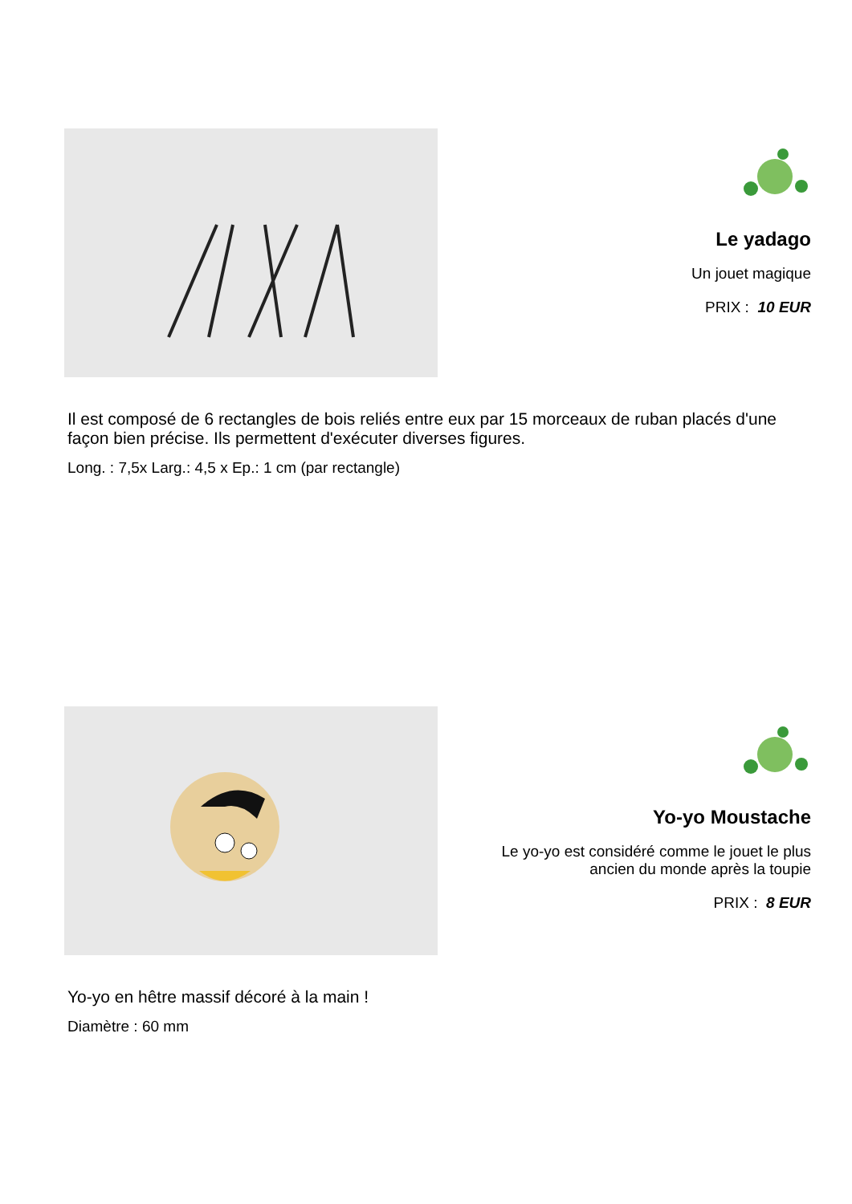Le yadago
Un jouet magique
PRIX : 10 EUR
Il est composé de 6 rectangles de bois reliés entre eux par 15 morceaux de ruban placés d'une façon bien précise. Ils permettent d'exécuter diverses figures.
Long. : 7,5x Larg.: 4,5 x Ep.: 1 cm (par rectangle)
Yo-yo Moustache
Le yo-yo est considéré comme le jouet le plus ancien du monde après la toupie
PRIX : 8 EUR
Yo-yo en hêtre massif décoré à la main !
Diamètre : 60 mm